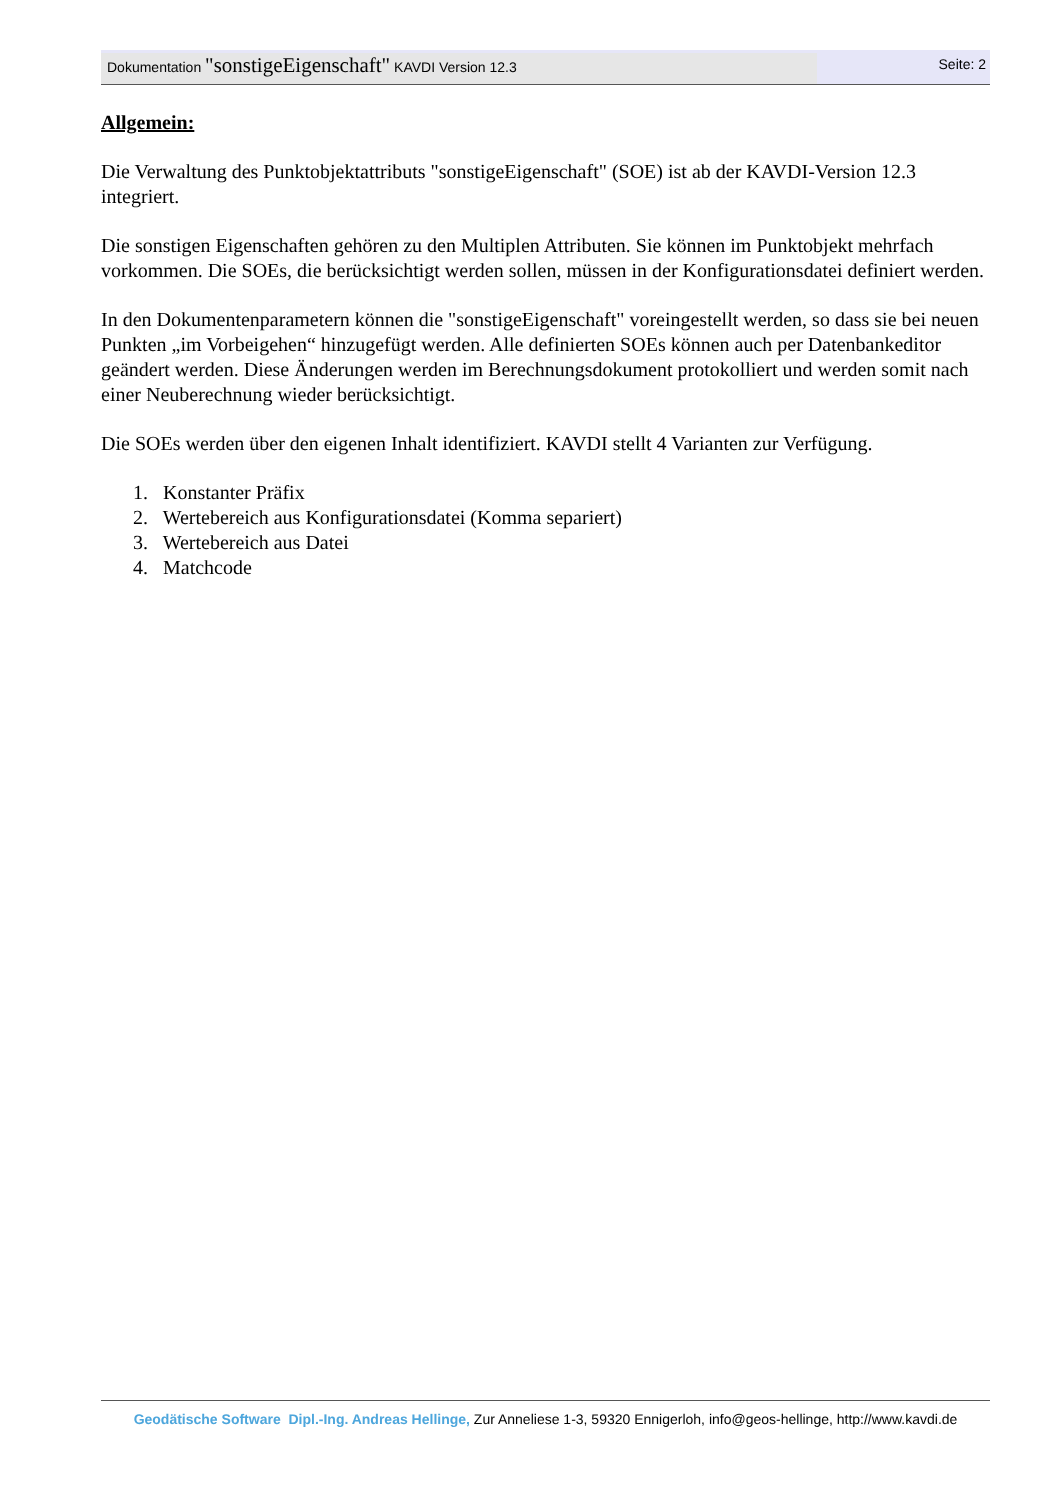Dokumentation "sonstigeEigenschaft" KAVDI Version 12.3
Seite: 2
Allgemein:
Die Verwaltung des Punktobjektattributs "sonstigeEigenschaft" (SOE) ist ab der KAVDI-Version 12.3 integriert.
Die sonstigen Eigenschaften gehören zu den Multiplen Attributen. Sie können im Punktobjekt mehrfach vorkommen. Die SOEs, die berücksichtigt werden sollen, müssen in der Konfigurationsdatei definiert werden.
In den Dokumentenparametern können die "sonstigeEigenschaft" voreingestellt werden, so dass sie bei neuen Punkten „im Vorbeigehen“ hinzugefügt werden. Alle definierten SOEs können auch per Datenbankeditor geändert werden. Diese Änderungen werden im Berechnungsdokument protokolliert und werden somit nach einer Neuberechnung wieder berücksichtigt.
Die SOEs werden über den eigenen Inhalt identifiziert. KAVDI stellt 4 Varianten zur Verfügung.
1. Konstanter Präfix
2. Wertebereich aus Konfigurationsdatei (Komma separiert)
3. Wertebereich aus Datei
4. Matchcode
Geodätische Software Dipl.-Ing. Andreas Hellinge, Zur Anneliese 1-3, 59320 Ennigerloh, info@geos-hellinge, http://www.kavdi.de